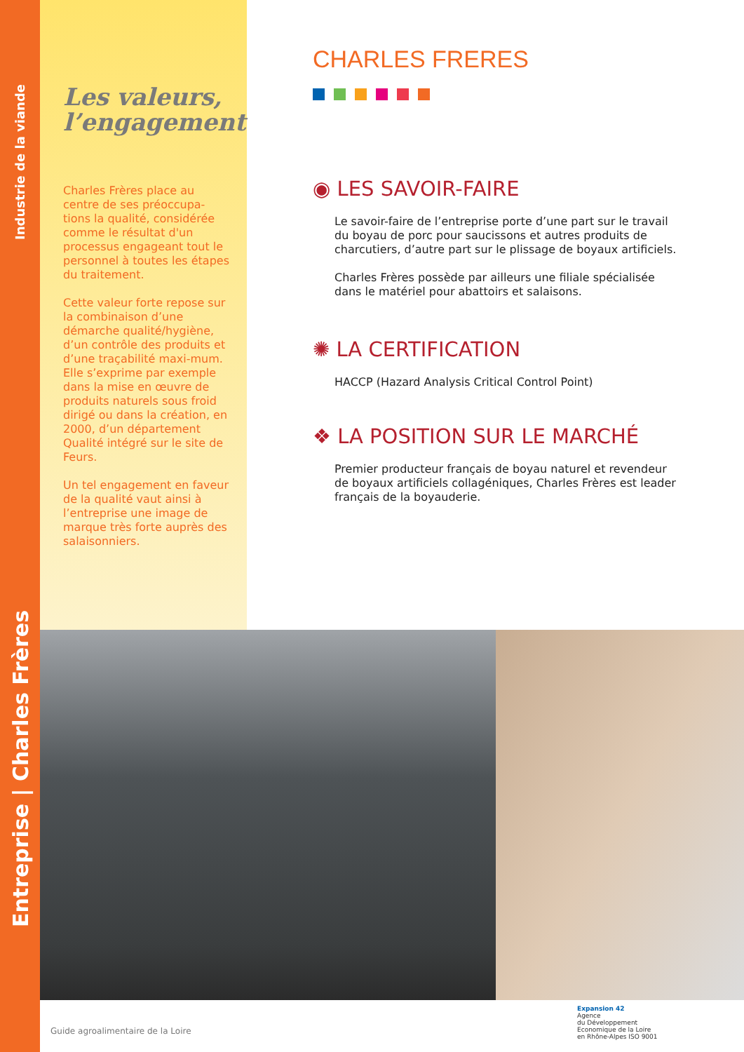Industrie de la viande
Entreprise | Charles Frères
Les valeurs,
l’engagement
Charles Frères place au centre de ses préoccupa-tions la qualité, considérée comme le résultat d'un processus engageant tout le personnel à toutes les étapes du traitement.
Cette valeur forte repose sur la combinaison d’une démarche qualité/hygiène, d’un contrôle des produits et d’une traçabilité maxi-mum. Elle s’exprime par exemple dans la mise en œuvre de produits naturels sous froid dirigé ou dans la création, en 2000, d’un département Qualité intégré sur le site de Feurs.
Un tel engagement en faveur de la qualité vaut ainsi à l’entreprise une image de marque très forte auprès des salaisonniers.
CHARLES FRERES
◉ LES SAVOIR-FAIRE
Le savoir-faire de l’entreprise porte d’une part sur le travail du boyau de porc pour saucissons et autres produits de charcutiers, d’autre part sur le plissage de boyaux artificiels.
Charles Frères possède par ailleurs une filiale spécialisée dans le matériel pour abattoirs et salaisons.
✺ LA CERTIFICATION
HACCP (Hazard Analysis Critical Control Point)
❖ LA POSITION SUR LE MARCHÉ
Premier producteur français de boyau naturel et revendeur de boyaux artificiels collagéniques, Charles Frères est leader français de la boyauderie.
Guide agroalimentaire de la Loire
Expansion 42
Agence
du Développement
Economique de la Loire
en Rhône-Alpes ISO 9001